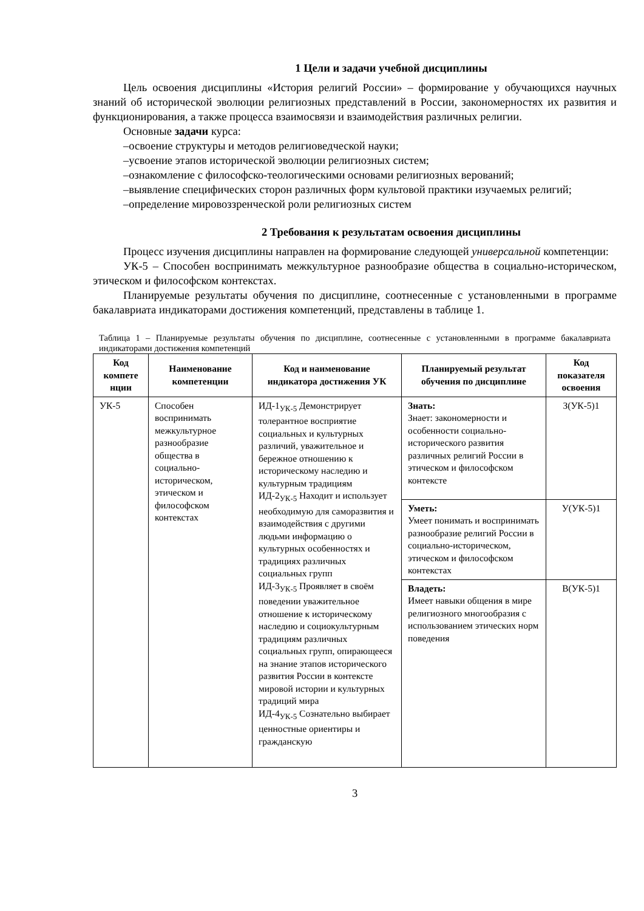1 Цели и задачи учебной дисциплины
Цель освоения дисциплины «История религий России» – формирование у обучающихся научных знаний об исторической эволюции религиозных представлений в России, закономерностях их развития и функционирования, а также процесса взаимосвязи и взаимодействия различных религии.
Основные задачи курса:
–освоение структуры и методов религиоведческой науки;
–усвоение этапов исторической эволюции религиозных систем;
–ознакомление с философско-теологическими основами религиозных верований;
–выявление специфических сторон различных форм культовой практики изучаемых религий;
–определение мировоззренческой роли религиозных систем
2 Требования к результатам освоения дисциплины
Процесс изучения дисциплины направлен на формирование следующей универсальной компетенции:
УК-5 – Способен воспринимать межкультурное разнообразие общества в социально-историческом, этическом и философском контекстах.
Планируемые результаты обучения по дисциплине, соотнесенные с установленными в программе бакалавриата индикаторами достижения компетенций, представлены в таблице 1.
Таблица 1 – Планируемые результаты обучения по дисциплине, соотнесенные с установленными в программе бакалавриата индикаторами достижения компетенций
| Код компете нции | Наименование компетенции | Код и наименование индикатора достижения УК | Планируемый результат обучения по дисциплине | Код показателя освоения |
| --- | --- | --- | --- | --- |
| УК-5 | Способен воспринимать межкультурное разнообразие общества в социально-историческом, этическом и философском контекстах | ИД-1<sub>УК-5</sub> Демонстрирует толерантное восприятие социальных и культурных различий, уважительное и бережное отношению к историческому наследию и культурным традициям ИД-2<sub>УК-5</sub> Находит и использует необходимую для саморазвития и взаимодействия с другими людьми информацию о культурных особенностях и традициях различных социальных групп ИД-3<sub>УК-5</sub> Проявляет в своём поведении уважительное отношение к историческому наследию и социокультурным традициям различных социальных групп, опирающееся на знание этапов исторического развития России в контексте мировой истории и культурных традиций мира ИД-4<sub>УК-5</sub> Сознательно выбирает ценностные ориентиры и гражданскую | Знать: Знает: закономерности и особенности социально-исторического развития различных религий России в этическом и философском контексте | З(УК-5)1 |
| | | | Уметь: Умеет понимать и воспринимать разнообразие религий России в социально-историческом, этическом и философском контекстах | У(УК-5)1 |
| | | | Владеть: Имеет навыки общения в мире религиозного многообразия с использованием этических норм поведения | В(УК-5)1 |
3